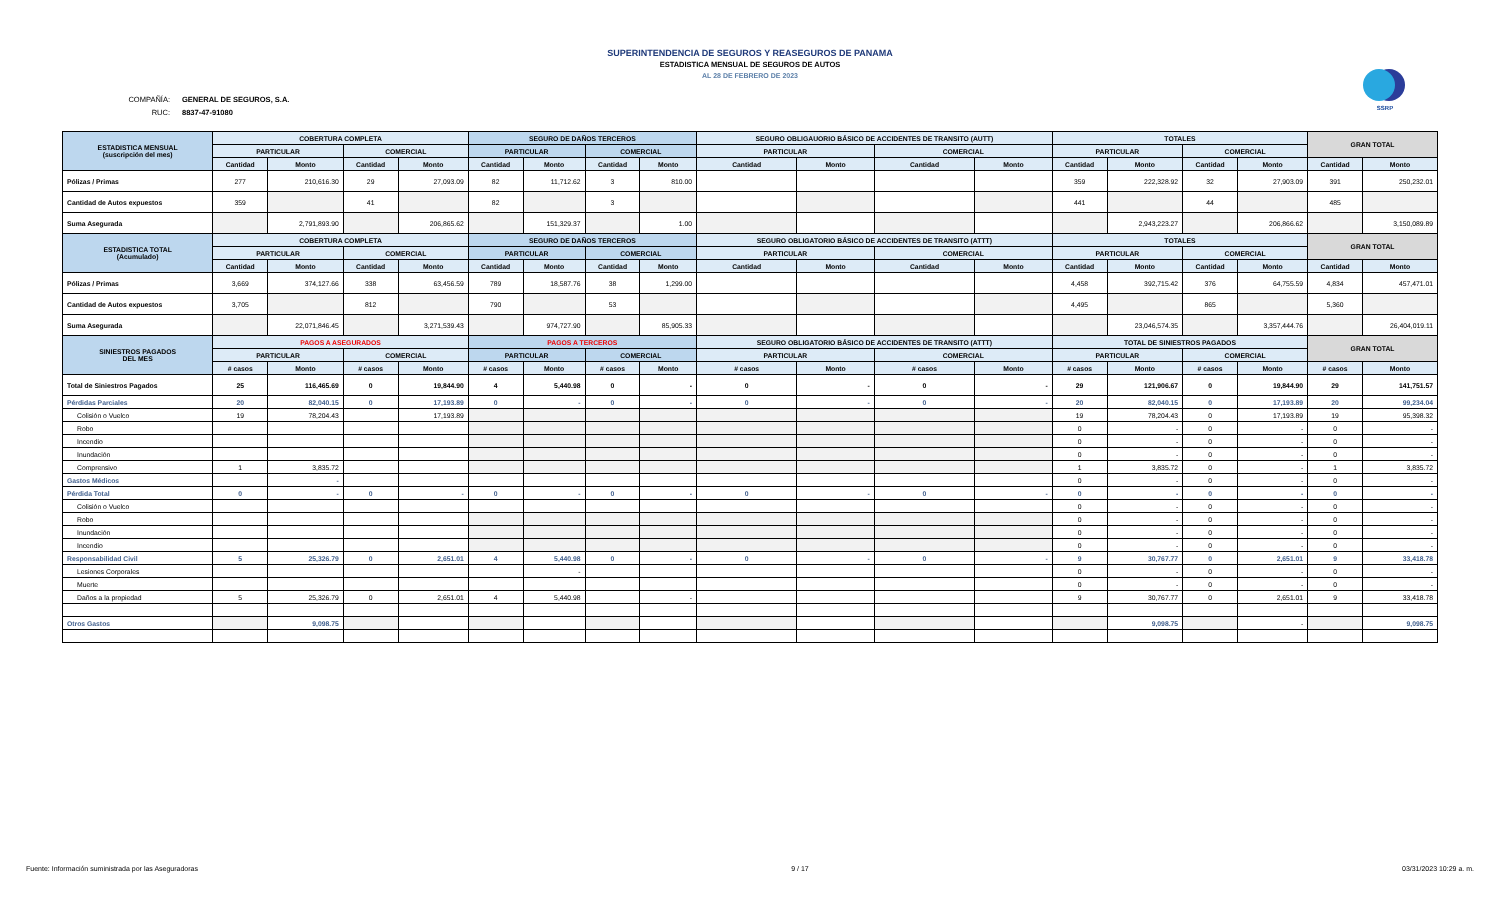SUPERINTENDENCIA DE SEGUROS Y REASEGUROS DE PANAMA
ESTADISTICA MENSUAL DE SEGUROS DE AUTOS
AL 28 DE FEBRERO DE 2023
SSRP
COMPAÑÍA: GENERAL DE SEGUROS, S.A.
RUC: 8837-47-91080
| ESTADISTICA MENSUAL (suscripción del mes) | COBERTURA COMPLETA | | | | SEGURO DE DAÑOS TERCEROS | | | | SEGURO OBLIGAUORIO BÁSICO DE ACCIDENTES DE TRANSITO (AUTT) | | | | TOTALES | | | | GRAN TOTAL | |
| --- | --- | --- | --- | --- | --- | --- | --- | --- | --- | --- | --- | --- | --- | --- | --- | --- | --- | --- |
| | PARTICULAR | | COMERCIAL | | PARTICULAR | | COMERCIAL | | PARTICULAR | | COMERCIAL | | PARTICULAR | | COMERCIAL | | | |
| | Cantidad | Monto | Cantidad | Monto | Cantidad | Monto | Cantidad | Monto | Cantidad | Monto | Cantidad | Monto | Cantidad | Monto | Cantidad | Monto | Cantidad | Monto |
| Pólizas / Primas | 277 | 210,616.30 | 29 | 27,093.09 | 82 | 11,712.62 | 3 | 810.00 | | | | | 359 | 222,328.92 | 32 | 27,903.09 | 391 | 250,232.01 |
| Cantidad de Autos expuestos | 359 | | 41 | | 82 | | 3 | | | | | | 441 | | 44 | | 485 | |
| Suma Asegurada | | 2,791,893.90 | | 206,865.62 | | 151,329.37 | | 1.00 | | | | | | 2,943,223.27 | | 206,866.62 | | 3,150,089.89 |
| ESTADISTICA TOTAL (Acumulado) | COBERTURA COMPLETA | | | | SEGURO DE DAÑOS TERCEROS | | | | SEGURO OBLIGATORIO BÁSICO DE ACCIDENTES DE TRANSITO (ATTT) | | | | TOTALES | | | | GRAN TOTAL | |
| | PARTICULAR | | COMERCIAL | | PARTICULAR | | COMERCIAL | | PARTICULAR | | COMERCIAL | | PARTICULAR | | COMERCIAL | | | |
| | Cantidad | Monto | Cantidad | Monto | Cantidad | Monto | Cantidad | Monto | Cantidad | Monto | Cantidad | Monto | Cantidad | Monto | Cantidad | Monto | Cantidad | Monto |
| Pólizas / Primas | 3,669 | 374,127.66 | 338 | 63,456.59 | 789 | 18,587.76 | 38 | 1,299.00 | | | | | 4,458 | 392,715.42 | 376 | 64,755.59 | 4,834 | 457,471.01 |
| Cantidad de Autos expuestos | 3,705 | | 812 | | 790 | | 53 | | | | | | 4,495 | | 865 | | 5,360 | |
| Suma Asegurada | | 22,071,846.45 | | 3,271,539.43 | | 974,727.90 | | 85,905.33 | | | | | | 23,046,574.35 | | 3,357,444.76 | | 26,404,019.11 |
| SINIESTROS PAGADOS DEL MES | PAGOS A ASEGURADOS | | | | PAGOS A TERCEROS | | | | SEGURO OBLIGATORIO BÁSICO DE ACCIDENTES DE TRANSITO (ATTT) | | | | TOTAL DE SINIESTROS PAGADOS | | | | GRAN TOTAL | |
| | PARTICULAR | | COMERCIAL | | PARTICULAR | | COMERCIAL | | PARTICULAR | | COMERCIAL | | PARTICULAR | | COMERCIAL | | | |
| | # casos | Monto | # casos | Monto | # casos | Monto | # casos | Monto | # casos | Monto | # casos | Monto | # casos | Monto | # casos | Monto | # casos | Monto |
| Total de Siniestros Pagados | 25 | 116,465.69 | 0 | 19,844.90 | 4 | 5,440.98 | 0 | - | 0 | - | 0 | - | 29 | 121,906.67 | 0 | 19,844.90 | 29 | 141,751.57 |
| Pérdidas Parciales | 20 | 82,040.15 | 0 | 17,193.89 | 0 | - | 0 | - | 0 | - | 0 | - | 20 | 82,040.15 | 0 | 17,193.89 | 20 | 99,234.04 |
| Colisión o Vuelco | 19 | 78,204.43 | | 17,193.89 | | | | | | | | | 19 | 78,204.43 | 0 | 17,193.89 | 19 | 95,398.32 |
| Robo | | | | | | | | | | | | | 0 | - | 0 | - | 0 | - |
| Incendio | | | | | | | | | | | | | 0 | - | 0 | - | 0 | - |
| Inundación | | | | | | | | | | | | | 0 | - | 0 | - | 0 | - |
| Comprensivo | 1 | 3,835.72 | | | | | | | | | | | 1 | 3,835.72 | 0 | - | 1 | 3,835.72 |
| Gastos Médicos | | - | | | | | | | | | | | 0 | - | 0 | - | 0 | - |
| Pérdida Total | 0 | - | 0 | - | 0 | - | 0 | - | 0 | - | 0 | - | 0 | - | 0 | - | 0 | - |
| Colisión o Vuelco | | | | | | | | | | | | | 0 | - | 0 | - | 0 | - |
| Robo | | | | | | | | | | | | | 0 | - | 0 | - | 0 | - |
| Inundación | | | | | | | | | | | | | 0 | - | 0 | - | 0 | - |
| Incendio | | | | | | | | | | | | | 0 | - | 0 | - | 0 | - |
| Responsabilidad Civil | 5 | 25,326.79 | 0 | 2,651.01 | 4 | 5,440.98 | 0 | - | 0 | - | 0 | - | 9 | 30,767.77 | 0 | 2,651.01 | 9 | 33,418.78 |
| Lesiones Corporales | | | | | | - | | | | | | | 0 | - | 0 | - | 0 | - |
| Muerte | | | | | | | | | | | | | 0 | - | 0 | - | 0 | - |
| Daños a la propiedad | 5 | 25,326.79 | 0 | 2,651.01 | 4 | 5,440.98 | | - | | | | | 9 | 30,767.77 | 0 | 2,651.01 | 9 | 33,418.78 |
| Otros Gastos | | 9,098.75 | | | | | | | | | | | | 9,098.75 | | - | | 9,098.75 |
Fuente: Información suministrada por las Aseguradoras 9 / 17 03/31/2023 10:29 a. m.